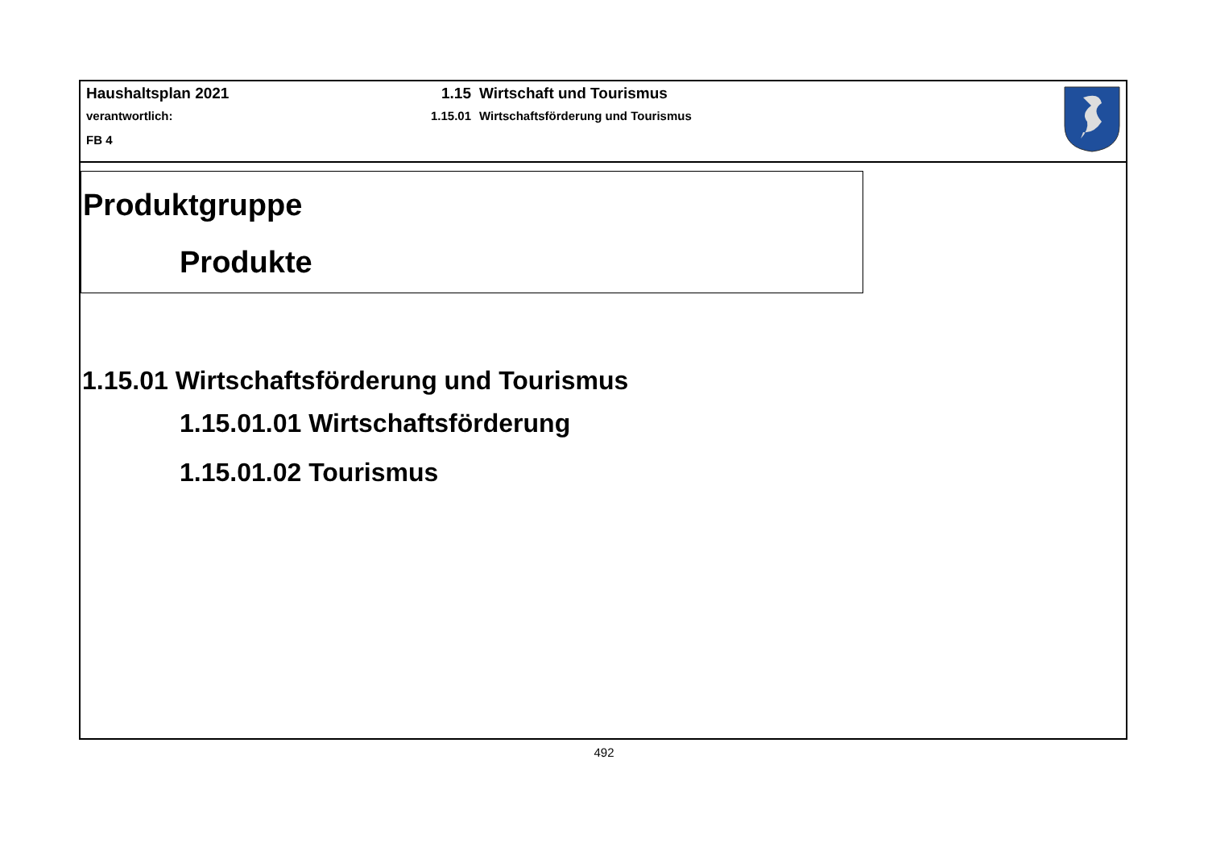Haushaltsplan 2021
verantwortlich:
FB 4
1.15 Wirtschaft und Tourismus
1.15.01 Wirtschaftsförderung und Tourismus
Produktgruppe
Produkte
1.15.01 Wirtschaftsförderung und Tourismus
1.15.01.01 Wirtschaftsförderung
1.15.01.02 Tourismus
492